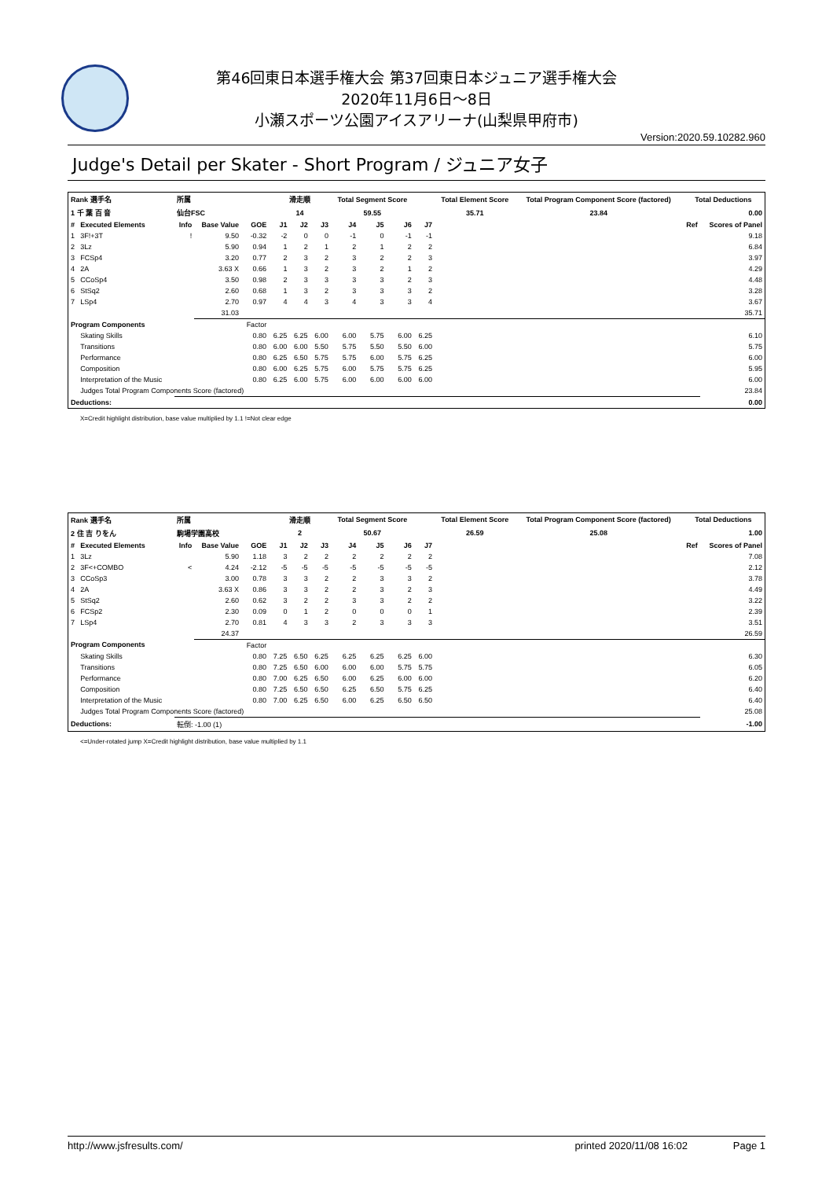第46回東日本選手権大会 第37回東日本ジュニア選手権大会
2020年11月6日～8日
小瀬スポーツ公園アイスアリーナ(山梨県甲府市)
Version:2020.59.10282.960
Judge's Detail per Skater - Short Program / ジュニア女子
| Rank 選手名 | | 所属 | | | 滑走順 | | | Total Segment Score | | | | Total Element Score | Total Program Component Score (factored) | Total Deductions | |
| --- | --- | --- | --- | --- | --- | --- | --- | --- | --- | --- | --- | --- | --- | --- | --- |
| 1 千 葉 百 音 | | 仙台FSC | | | 14 | | | 59.55 | | | | 35.71 | 23.84 | 0.00 | |
| # | Executed Elements | Info | Base Value | GOE | J1 | J2 | J3 | J4 | J5 | J6 | J7 | | | Ref | Scores of Panel |
| 1 | 3F!+3T | ! | 9.50 | -0.32 | -2 | 0 | 0 | -1 | 0 | -1 | -1 | | | | 9.18 |
| 2 | 3Lz | | 5.90 | 0.94 | 1 | 2 | 1 | 2 | 1 | 2 | 2 | | | | 6.84 |
| 3 | FCSp4 | | 3.20 | 0.77 | 2 | 3 | 2 | 3 | 2 | 2 | 3 | | | | 3.97 |
| 4 | 2A | | 3.63 X | 0.66 | 1 | 3 | 2 | 3 | 2 | 1 | 2 | | | | 4.29 |
| 5 | CCoSp4 | | 3.50 | 0.98 | 2 | 3 | 3 | 3 | 3 | 2 | 3 | | | | 4.48 |
| 6 | StSq2 | | 2.60 | 0.68 | 1 | 3 | 2 | 3 | 3 | 3 | 2 | | | | 3.28 |
| 7 | LSp4 | | 2.70 | 0.97 | 4 | 4 | 3 | 4 | 3 | 3 | 4 | | | | 3.67 |
| | | | 31.03 | | | | | | | | | | | | 35.71 |
| Program Components | | | | Factor | | | | | | | | | | | |
| | Skating Skills | | | 0.80 | 6.25 | 6.25 | 6.00 | 6.00 | 5.75 | 6.00 | 6.25 | | | | 6.10 |
| | Transitions | | | 0.80 | 6.00 | 6.00 | 5.50 | 5.75 | 5.50 | 5.50 | 6.00 | | | | 5.75 |
| | Performance | | | 0.80 | 6.25 | 6.50 | 5.75 | 5.75 | 6.00 | 5.75 | 6.25 | | | | 6.00 |
| | Composition | | | 0.80 | 6.00 | 6.25 | 5.75 | 6.00 | 5.75 | 5.75 | 6.25 | | | | 5.95 |
| | Interpretation of the Music | | | 0.80 | 6.25 | 6.00 | 5.75 | 6.00 | 6.00 | 6.00 | 6.00 | | | | 6.00 |
| | Judges Total Program Components Score (factored) | | | | | | | | | | | | | | 23.84 |
| Deductions: | | | | | | | | | | | | | | | 0.00 |
X=Credit highlight distribution, base value multiplied by 1.1 !=Not clear edge
| Rank 選手名 | | 所属 | | | 滑走順 | | | Total Segment Score | | | | Total Element Score | Total Program Component Score (factored) | Total Deductions | |
| --- | --- | --- | --- | --- | --- | --- | --- | --- | --- | --- | --- | --- | --- | --- | --- |
| 2 住 吉 りをん | | 駒場学園高校 | | | 2 | | | 50.67 | | | | 26.59 | 25.08 | 1.00 | |
| # | Executed Elements | Info | Base Value | GOE | J1 | J2 | J3 | J4 | J5 | J6 | J7 | | | Ref | Scores of Panel |
| 1 | 3Lz | | 5.90 | 1.18 | 3 | 2 | 2 | 2 | 2 | 2 | 2 | | | | 7.08 |
| 2 | 3F<+COMBO | < | 4.24 | -2.12 | -5 | -5 | -5 | -5 | -5 | -5 | -5 | | | | 2.12 |
| 3 | CCoSp3 | | 3.00 | 0.78 | 3 | 3 | 2 | 2 | 3 | 3 | 2 | | | | 3.78 |
| 4 | 2A | | 3.63 X | 0.86 | 3 | 3 | 2 | 2 | 3 | 2 | 3 | | | | 4.49 |
| 5 | StSq2 | | 2.60 | 0.62 | 3 | 2 | 2 | 3 | 3 | 2 | 2 | | | | 3.22 |
| 6 | FCSp2 | | 2.30 | 0.09 | 0 | 1 | 2 | 0 | 0 | 0 | 1 | | | | 2.39 |
| 7 | LSp4 | | 2.70 | 0.81 | 4 | 3 | 3 | 2 | 3 | 3 | 3 | | | | 3.51 |
| | | | 24.37 | | | | | | | | | | | | 26.59 |
| Program Components | | | | Factor | | | | | | | | | | | |
| | Skating Skills | | | 0.80 | 7.25 | 6.50 | 6.25 | 6.25 | 6.25 | 6.25 | 6.00 | | | | 6.30 |
| | Transitions | | | 0.80 | 7.25 | 6.50 | 6.00 | 6.00 | 6.00 | 5.75 | 5.75 | | | | 6.05 |
| | Performance | | | 0.80 | 7.00 | 6.25 | 6.50 | 6.00 | 6.25 | 6.00 | 6.00 | | | | 6.20 |
| | Composition | | | 0.80 | 7.25 | 6.50 | 6.50 | 6.25 | 6.50 | 5.75 | 6.25 | | | | 6.40 |
| | Interpretation of the Music | | | 0.80 | 7.00 | 6.25 | 6.50 | 6.00 | 6.25 | 6.50 | 6.50 | | | | 6.40 |
| | Judges Total Program Components Score (factored) | | | | | | | | | | | | | | 25.08 |
| Deductions: | | 転倒: -1.00 (1) | | | | | | | | | | | | | -1.00 |
<=Under-rotated jump X=Credit highlight distribution, base value multiplied by 1.1
http://www.jsfresults.com/ printed 2020/11/08 16:02 Page 1